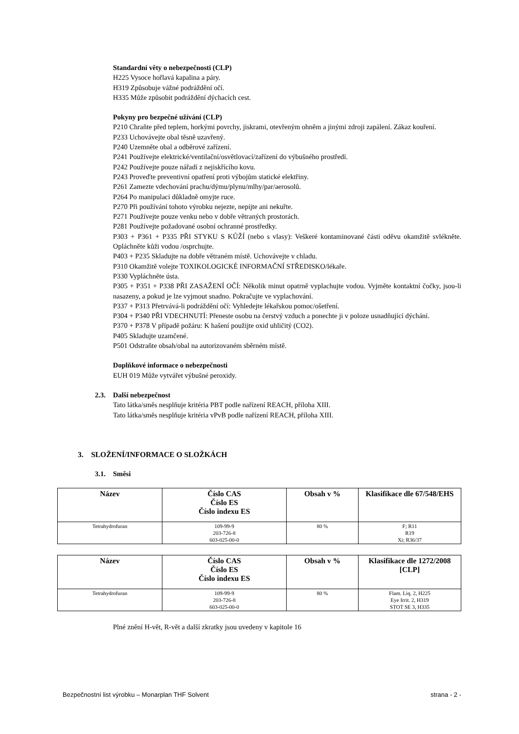Standardní věty o nebezpečnosti (CLP)
H225 Vysoce hořlavá kapalina a páry.
H319 Způsobuje vážné podráždění očí.
H335 Může způsobit podráždění dýchacích cest.
Pokyny pro bezpečné užívání (CLP)
P210 Chraňte před teplem, horkými povrchy, jiskrami, otevřeným ohněm a jinými zdroji zapálení. Zákaz kouření.
P233 Uchovávejte obal těsně uzavřený.
P240 Uzemněte obal a odběrové zařízení.
P241 Používejte elektrické/ventilační/osvětlovací/zařízení do výbušného prostředí.
P242 Používejte pouze nářadí z nejiskřícího kovu.
P243 Proveďte preventivní opatření proti výbojům statické elektřiny.
P261 Zamezte vdechování prachu/dýmu/plynu/mlhy/par/aerosolů.
P264 Po manipulaci důkladně omyjte ruce.
P270 Při používání tohoto výrobku nejezte, nepijte ani nekuřte.
P271 Používejte pouze venku nebo v dobře větraných prostorách.
P281 Používejte požadované osobní ochranné prostředky.
P303 + P361 + P335 PŘI STYKU S KŮŽÍ (nebo s vlasy): Veškeré kontaminované části oděvu okamžitě svlékněte. Opláchněte kůži vodou /osprchujte.
P403 + P235 Skladujte na dobře větraném místě. Uchovávejte v chladu.
P310 Okamžitě volejte TOXIKOLOGICKÉ INFORMAČNÍ STŘEDISKO/lékaře.
P330 Vypláchněte ústa.
P305 + P351 + P338 PŘI ZASAŽENÍ OČÍ: Několik minut opatrně vyplachujte vodou. Vyjměte kontaktní čočky, jsou-li nasazeny, a pokud je lze vyjmout snadno. Pokračujte ve vyplachování.
P337 + P313 Přetrvává-li podráždění očí: Vyhledejte lékařskou pomoc/ošetření.
P304 + P340 PŘI VDECHNUTÍ: Přeneste osobu na čerstvý vzduch a ponechte ji v poloze usnadňující dýchání.
P370 + P378 V případě požáru: K hašení použijte oxid uhličitý (CO2).
P405 Skladujte uzamčené.
P501 Odstraňte obsah/obal na autorizovaném sběrném místě.
Doplňkové informace o nebezpečnosti
EUH 019 Může vytvářet výbušné peroxidy.
2.3. Další nebezpečnost
Tato látka/směs nesplňuje kritéria PBT podle nařízení REACH, příloha XIII.
Tato látka/směs nesplňuje kritéria vPvB podle nařízení REACH, příloha XIII.
3. SLOŽENÍ/INFORMACE O SLOŽKÁCH
3.1. Směsi
| Název | Číslo CAS Číslo ES Číslo indexu ES | Obsah v % | Klasifikace dle 67/548/EHS |
| --- | --- | --- | --- |
| Tetrahydrofuran | 109-99-9 203-726-8 603-025-00-0 | 80 % | F; R11 R19 Xi; R36/37 |
| Název | Číslo CAS Číslo ES Číslo indexu ES | Obsah v % | Klasifikace dle 1272/2008 [CLP] |
| --- | --- | --- | --- |
| Tetrahydrofuran | 109-99-9 203-726-8 603-025-00-0 | 80 % | Flam. Liq. 2, H225 Eye Irrit. 2, H319 STOT SE 3, H335 |
Plné znění H-vět, R-vět a další zkratky jsou uvedeny v kapitole 16
Bezpečnostní list výrobku – Monarplan THF Solvent strana - 2 -